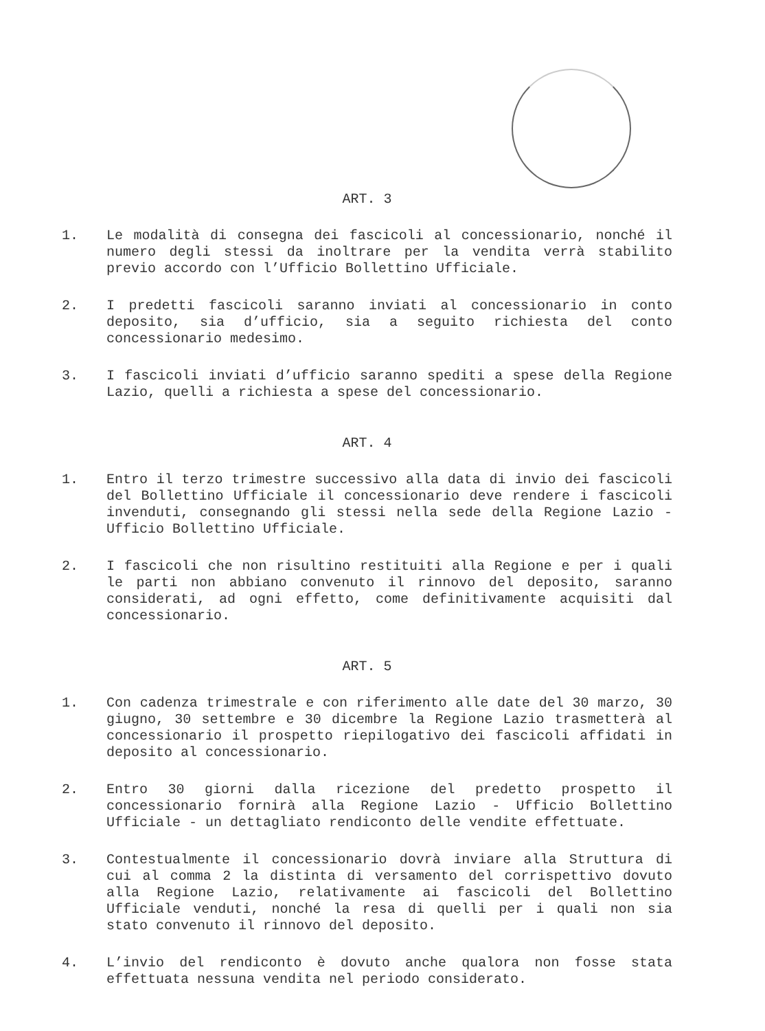ART. 3
1. Le modalità di consegna dei fascicoli al concessionario, nonché il numero degli stessi da inoltrare per la vendita verrà stabilito previo accordo con l’Ufficio Bollettino Ufficiale.
2. I predetti fascicoli saranno inviati al concessionario in conto deposito, sia d’ufficio, sia a seguito richiesta del conto concessionario medesimo.
3. I fascicoli inviati d’ufficio saranno spediti a spese della Regione Lazio, quelli a richiesta a spese del concessionario.
ART. 4
1. Entro il terzo trimestre successivo alla data di invio dei fascicoli del Bollettino Ufficiale il concessionario deve rendere i fascicoli invenduti, consegnando gli stessi nella sede della Regione Lazio - Ufficio Bollettino Ufficiale.
2. I fascicoli che non risultino restituiti alla Regione e per i quali le parti non abbiano convenuto il rinnovo del deposito, saranno considerati, ad ogni effetto, come definitivamente acquisiti dal concessionario.
ART. 5
1. Con cadenza trimestrale e con riferimento alle date del 30 marzo, 30 giugno, 30 settembre e 30 dicembre la Regione Lazio trasmetterà al concessionario il prospetto riepilogativo dei fascicoli affidati in deposito al concessionario.
2. Entro 30 giorni dalla ricezione del predetto prospetto il concessionario fornirà alla Regione Lazio - Ufficio Bollettino Ufficiale - un dettagliato rendiconto delle vendite effettuate.
3. Contestualmente il concessionario dovrà inviare alla Struttura di cui al comma 2 la distinta di versamento del corrispettivo dovuto alla Regione Lazio, relativamente ai fascicoli del Bollettino Ufficiale venduti, nonché la resa di quelli per i quali non sia stato convenuto il rinnovo del deposito.
4. L’invio del rendiconto è dovuto anche qualora non fosse stata effettuata nessuna vendita nel periodo considerato.